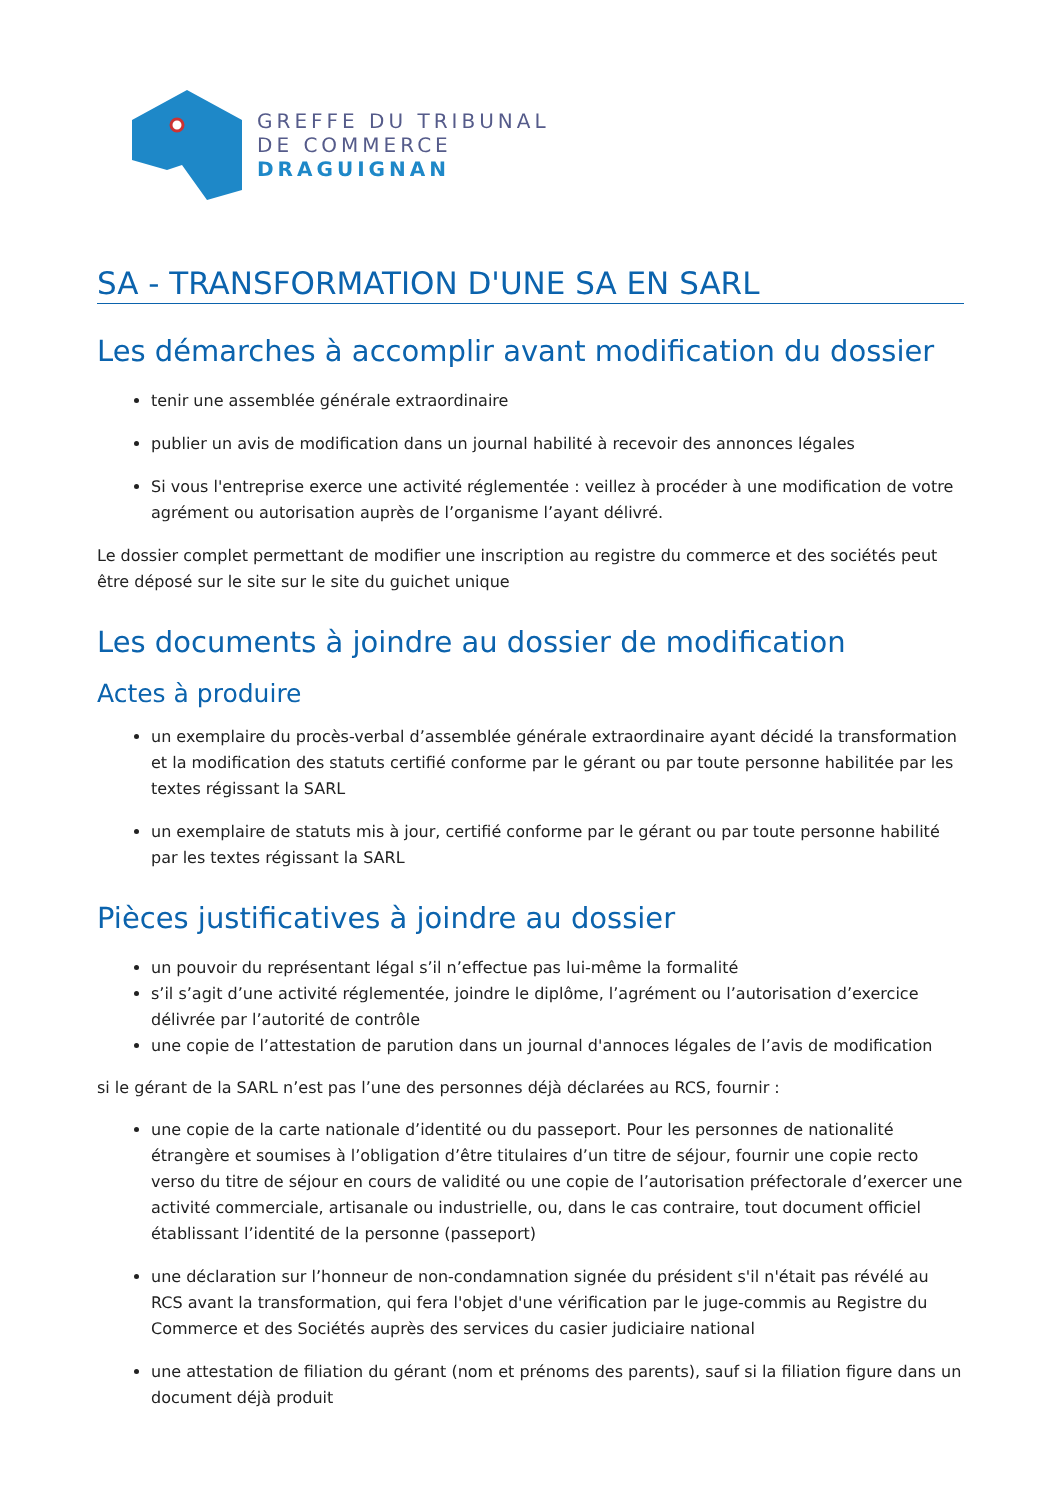GREFFE DU TRIBUNAL
DE COMMERCE
DRAGUIGNAN
SA - TRANSFORMATION D'UNE SA EN SARL
Les démarches à accomplir avant modification du dossier
tenir une assemblée générale extraordinaire
publier un avis de modification dans un journal habilité à recevoir des annonces légales
Si vous l'entreprise exerce une activité réglementée : veillez à procéder à une modification de votre agrément ou autorisation auprès de l’organisme l’ayant délivré.
Le dossier complet permettant de modifier une inscription au registre du commerce et des sociétés peut être déposé sur le site sur le site du guichet unique
Les documents à joindre au dossier de modification
Actes à produire
un exemplaire du procès-verbal d’assemblée générale extraordinaire ayant décidé la transformation et la modification des statuts certifié conforme par le gérant ou par toute personne habilitée par les textes régissant la SARL
un exemplaire de statuts mis à jour, certifié conforme par le gérant ou par toute personne habilité par les textes régissant la SARL
Pièces justificatives à joindre au dossier
un pouvoir du représentant légal s’il n’effectue pas lui-même la formalité
s’il s’agit d’une activité réglementée, joindre le diplôme, l’agrément ou l’autorisation d’exercice délivrée par l’autorité de contrôle
une copie de l’attestation de parution dans un journal d'annoces légales de l’avis de modification
si le gérant de la SARL n’est pas l’une des personnes déjà déclarées au RCS, fournir :
une copie de la carte nationale d’identité ou du passeport. Pour les personnes de nationalité étrangère et soumises à l’obligation d’être titulaires d’un titre de séjour, fournir une copie recto verso du titre de séjour en cours de validité ou une copie de l’autorisation préfectorale d’exercer une activité commerciale, artisanale ou industrielle, ou, dans le cas contraire, tout document officiel établissant l’identité de la personne (passeport)
une déclaration sur l’honneur de non-condamnation signée du président s'il n'était pas révélé au RCS avant la transformation, qui fera l'objet d'une vérification par le juge-commis au Registre du Commerce et des Sociétés auprès des services du casier judiciaire national
une attestation de filiation du gérant (nom et prénoms des parents), sauf si la filiation figure dans un document déjà produit